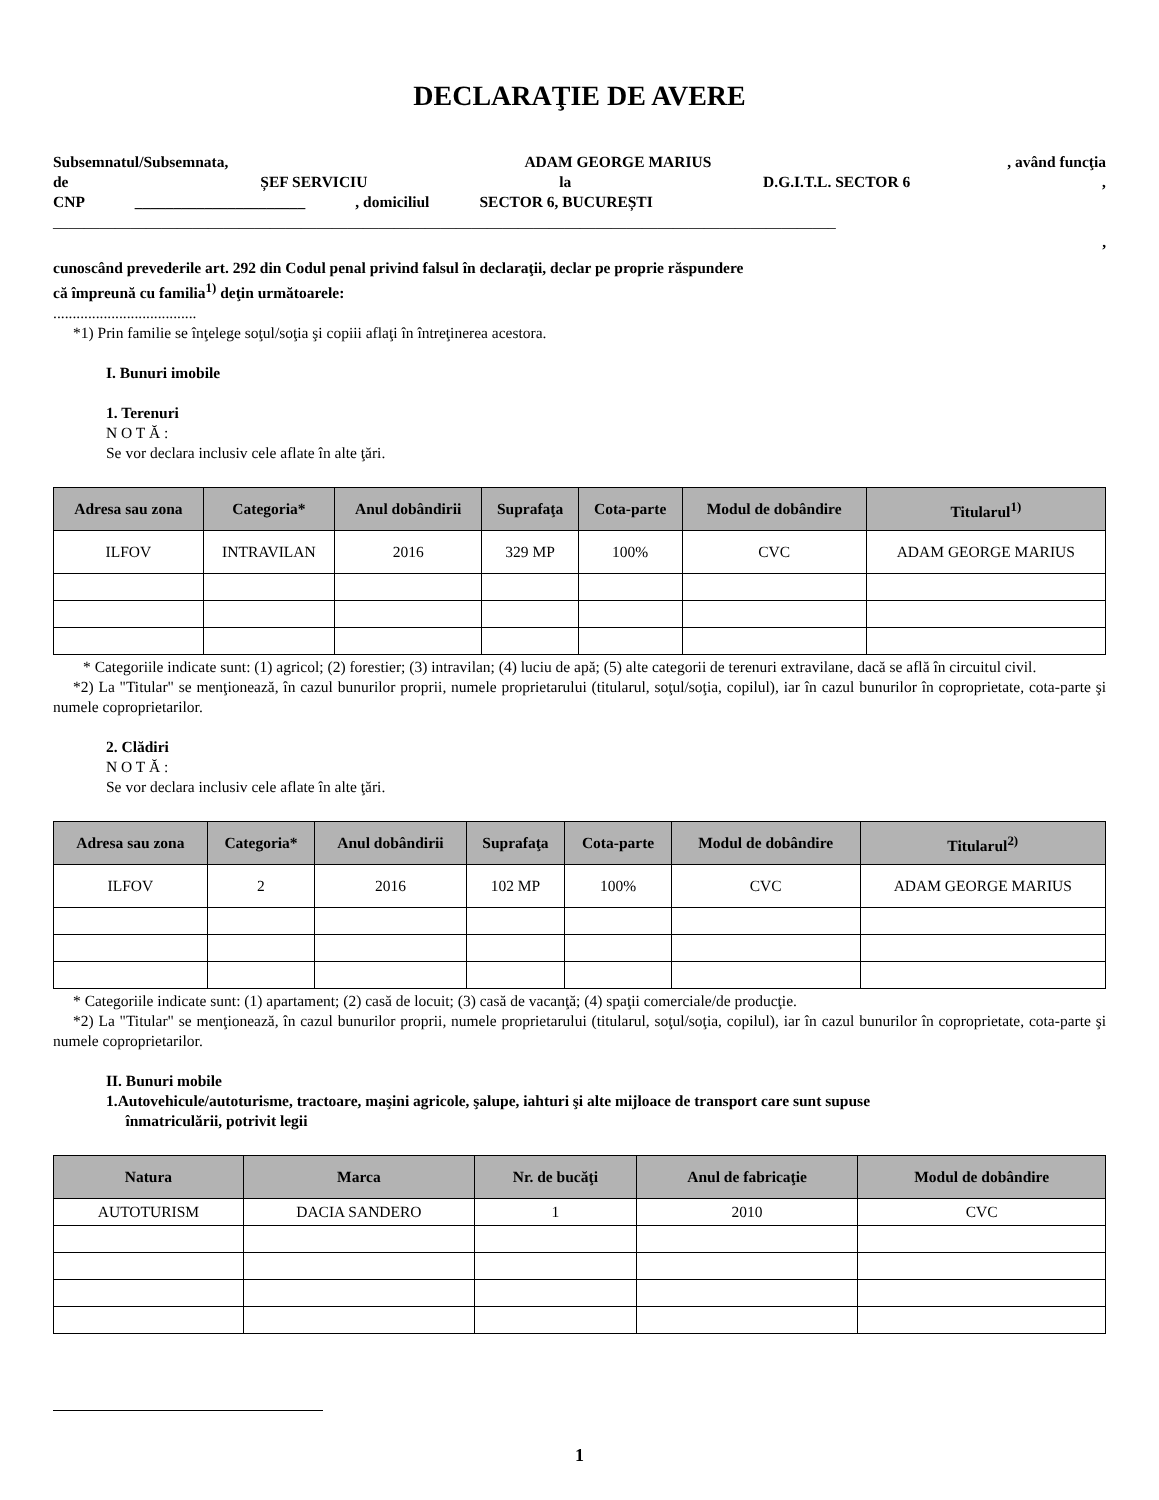DECLARAŢIE DE AVERE
Subsemnatul/Subsemnata, ADAM GEORGE MARIUS, având funcţia
de ȘEF SERVICIU la D.G.I.T.L. SECTOR 6,
CNP ______________________, domiciliul SECTOR 6, BUCUREȘTI
_____________________________________________________________________________________________________
,
cunoscând prevederile art. 292 din Codul penal privind falsul în declaraţii, declar pe proprie răspundere
că împreună cu familia<sup>1)</sup> deţin următoarele:
.....................................
*1) Prin familie se înţelege soţul/soţia şi copiii aflaţi în întreţinerea acestora.
I. Bunuri imobile
1. Terenuri
N O T Ă :
Se vor declara inclusiv cele aflate în alte ţări.
| Adresa sau zona | Categoria* | Anul dobândirii | Suprafaţa | Cota-parte | Modul de dobândire | Titularul<sup>1)</sup> |
| --- | --- | --- | --- | --- | --- | --- |
| ILFOV | INTRAVILAN | 2016 | 329 MP | 100% | CVC | ADAM GEORGE MARIUS |
* Categoriile indicate sunt: (1) agricol; (2) forestier; (3) intravilan; (4) luciu de apă; (5) alte categorii de terenuri extravilane, dacă se află în circuitul civil.
*2) La "Titular" se menţionează, în cazul bunurilor proprii, numele proprietarului (titularul, soţul/soţia, copilul), iar în cazul bunurilor în coproprietate, cota-parte şi numele coproprietarilor.
2. Clădiri
N O T Ă :
Se vor declara inclusiv cele aflate în alte ţări.
| Adresa sau zona | Categoria* | Anul dobândirii | Suprafaţa | Cota-parte | Modul de dobândire | Titularul<sup>2)</sup> |
| --- | --- | --- | --- | --- | --- | --- |
| ILFOV | 2 | 2016 | 102 MP | 100% | CVC | ADAM GEORGE MARIUS |
* Categoriile indicate sunt: (1) apartament; (2) casă de locuit; (3) casă de vacanţă; (4) spaţii comerciale/de producţie.
*2) La "Titular" se menţionează, în cazul bunurilor proprii, numele proprietarului (titularul, soţul/soţia, copilul), iar în cazul bunurilor în coproprietate, cota-parte şi numele coproprietarilor.
II. Bunuri mobile
1.Autovehicule/autoturisme, tractoare, maşini agricole, şalupe, iahturi şi alte mijloace de transport care sunt supuse
înmatriculării, potrivit legii
| Natura | Marca | Nr. de bucăţi | Anul de fabricaţie | Modul de dobândire |
| --- | --- | --- | --- | --- |
| AUTOTURISM | DACIA SANDERO | 1 | 2010 | CVC |
1